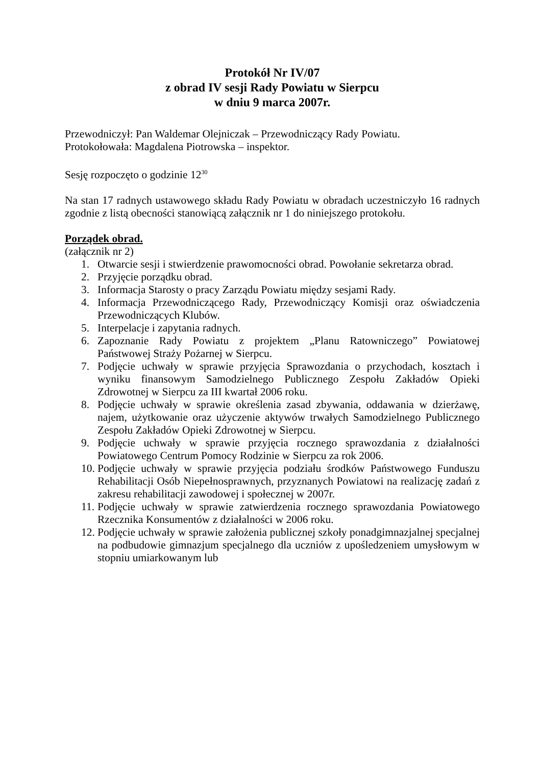Protokół Nr IV/07
z obrad IV sesji Rady Powiatu w Sierpcu
w dniu 9 marca 2007r.
Przewodniczył: Pan Waldemar Olejniczak – Przewodniczący Rady Powiatu.
Protokołowała: Magdalena Piotrowska – inspektor.
Sesję rozpoczęto o godzinie 12<sup>30</sup>
Na stan 17 radnych ustawowego składu Rady Powiatu w obradach uczestniczyło 16 radnych zgodnie z listą obecności stanowiącą załącznik nr 1 do niniejszego protokołu.
Porządek obrad.
(załącznik nr 2)
1. Otwarcie sesji i stwierdzenie prawomocności obrad. Powołanie sekretarza obrad.
2. Przyjęcie porządku obrad.
3. Informacja Starosty o pracy Zarządu Powiatu między sesjami Rady.
4. Informacja Przewodniczącego Rady, Przewodniczący Komisji oraz oświadczenia Przewodniczących Klubów.
5. Interpelacje i zapytania radnych.
6. Zapoznanie Rady Powiatu z projektem „Planu Ratowniczego” Powiatowej Państwowej Straży Pożarnej w Sierpcu.
7. Podjęcie uchwały w sprawie przyjęcia Sprawozdania o przychodach, kosztach i wyniku finansowym Samodzielnego Publicznego Zespołu Zakładów Opieki Zdrowotnej w Sierpcu za III kwartał 2006 roku.
8. Podjęcie uchwały w sprawie określenia zasad zbywania, oddawania w dzierżawę, najem, użytkowanie oraz użyczenie aktywów trwałych Samodzielnego Publicznego Zespołu Zakładów Opieki Zdrowotnej w Sierpcu.
9. Podjęcie uchwały w sprawie przyjęcia rocznego sprawozdania z działalności Powiatowego Centrum Pomocy Rodzinie w Sierpcu za rok 2006.
10. Podjęcie uchwały w sprawie przyjęcia podziału środków Państwowego Funduszu Rehabilitacji Osób Niepełnosprawnych, przyznanych Powiatowi na realizację zadań z zakresu rehabilitacji zawodowej i społecznej w 2007r.
11. Podjęcie uchwały w sprawie zatwierdzenia rocznego sprawozdania Powiatowego Rzecznika Konsumentów z działalności w 2006 roku.
12. Podjęcie uchwały w sprawie założenia publicznej szkoły ponadgimnazjalnej specjalnej na podbudowie gimnazjum specjalnego dla uczniów z upośledzeniem umysłowym w stopniu umiarkowanym lub